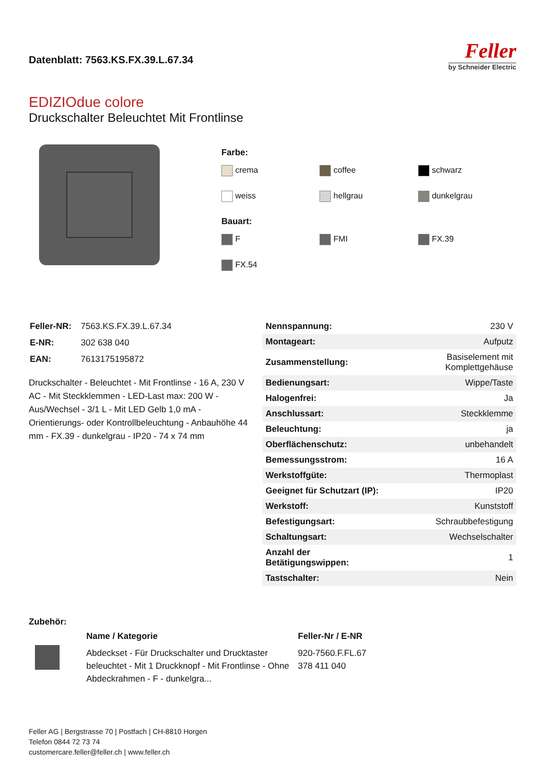Datenblatt: 7563.KS.FX.39.L.67.34
Feller
by Schneider Electric
EDIZIOdue colore
Druckschalter Beleuchtet Mit Frontlinse
Farbe:
crema coffee schwarz weiss hellgrau dunkelgrau
Bauart:
F FMI FX.39 FX.54
| Feller-NR: | 7563.KS.FX.39.L.67.34 |
| E-NR: | 302 638 040 |
| EAN: | 7613175195872 |
Druckschalter - Beleuchtet - Mit Frontlinse - 16 A, 230 V AC - Mit Steckklemmen - LED-Last max: 200 W - Aus/Wechsel - 3/1 L - Mit LED Gelb 1,0 mA - Orientierungs- oder Kontrollbeleuchtung - Anbauhöhe 44 mm - FX.39 - dunkelgrau - IP20 - 74 x 74 mm
| Nennspannung: | 230 V |
| Montageart: | Aufputz |
| Zusammenstellung: | Basiselement mit Komplettgehäuse |
| Bedienungsart: | Wippe/Taste |
| Halogenfrei: | Ja |
| Anschlussart: | Steckklemme |
| Beleuchtung: | ja |
| Oberflächenschutz: | unbehandelt |
| Bemessungsstrom: | 16 A |
| Werkstoffgüte: | Thermoplast |
| Geeignet für Schutzart (IP): | IP20 |
| Werkstoff: | Kunststoff |
| Befestigungsart: | Schraubbefestigung |
| Schaltungsart: | Wechselschalter |
| Anzahl der Betätigungswippen: | 1 |
| Tastschalter: | Nein |
Zubehör:
| | Name / Kategorie | Feller-Nr / E-NR |
| | Abdeckset - Für Druckschalter und Drucktaster beleuchtet - Mit 1 Druckknopf - Mit Frontlinse - Ohne Abdeckrahmen - F - dunkelgra... | 920-7560.F.FL.67 378 411 040 |
Feller AG | Bergstrasse 70 | Postfach | CH-8810 Horgen
Telefon 0844 72 73 74
customercare.feller@feller.ch | www.feller.ch